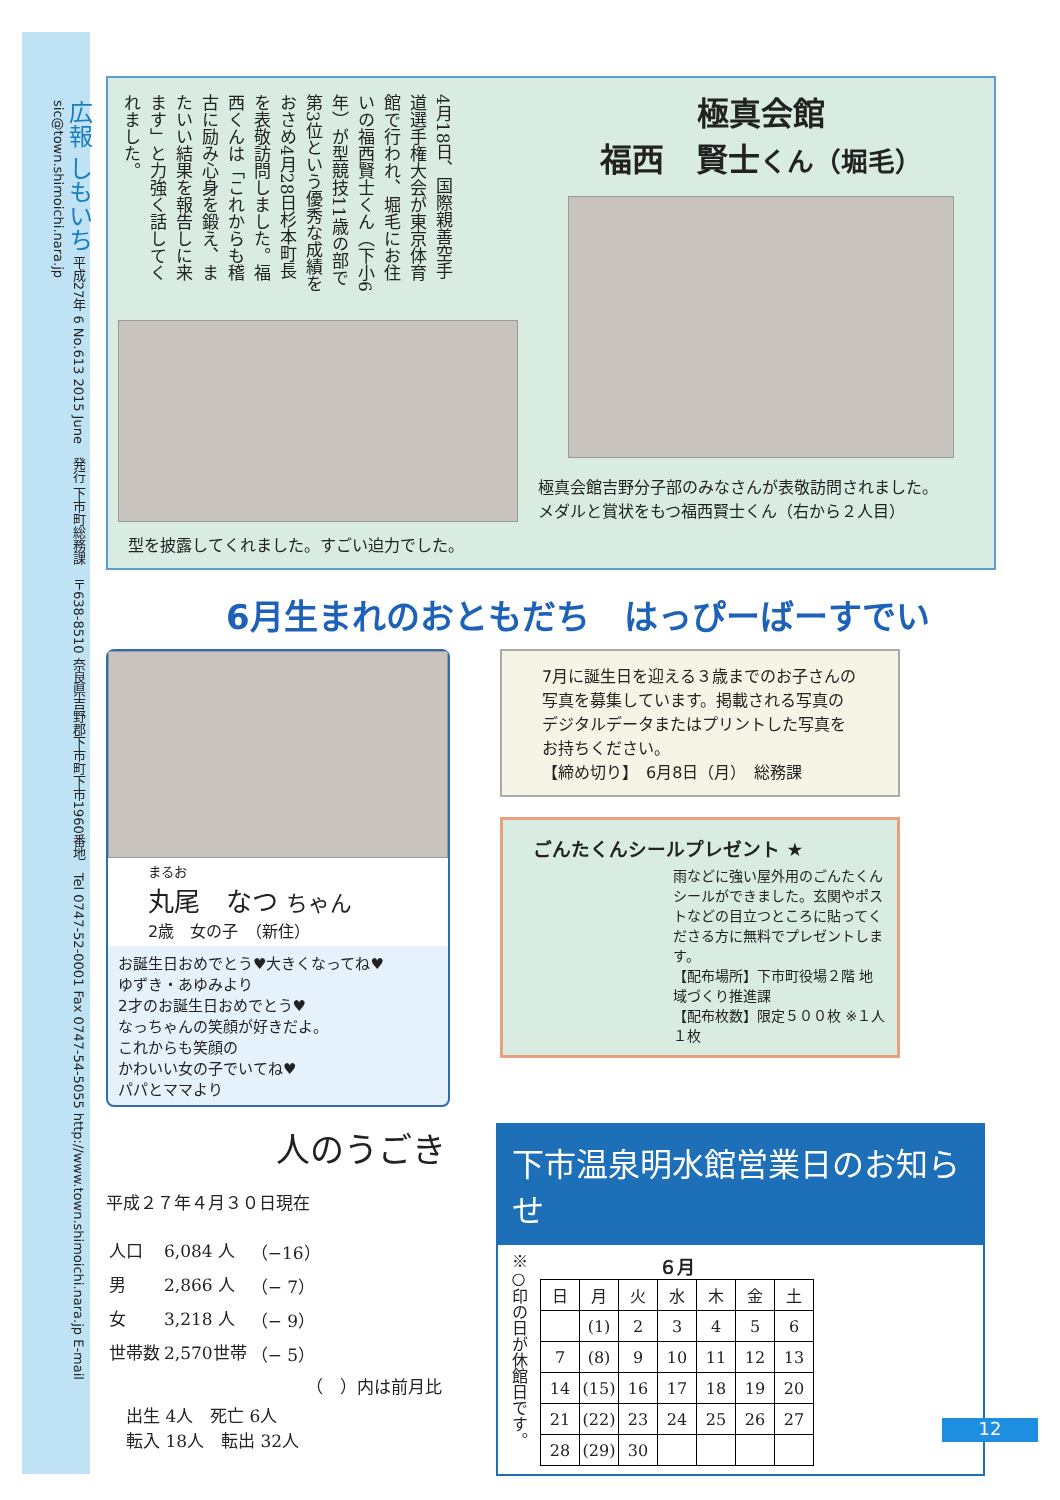広報 しもいち 平成27年 6 No.613 2015 June　発行 下市町総務課　〒638-8510 奈良県吉野郡下市町下市1960番地　Tel 0747-52-0001 Fax 0747-54-5055 http://www.town.shimoichi.nara.jp E-mail sic@town.shimoichi.nara.jp
4月18日、国際親善空手道選手権大会が東京体育館で行われ、堀毛にお住いの福西賢士くん（下小6年）が型競技11歳の部で第3位という優秀な成績をおさめ4月28日杉本町長を表敬訪問しました。福西くんは「これからも稽古に励み心身を鍛え、またいい結果を報告しに来ます」と力強く話してくれました。
型を披露してくれました。すごい迫力でした。
極真会館
福西　賢士くん（堀毛）
極真会館吉野分子部のみなさんが表敬訪問されました。
メダルと賞状をもつ福西賢士くん（右から２人目）
6月生まれのおともだち　はっぴーばーすでい
まるお
丸尾　なつ ちゃん
2歳　女の子　（新住）
お誕生日おめでとう♥大きくなってね♥
ゆずき・あゆみより
2才のお誕生日おめでとう♥
なっちゃんの笑顔が好きだよ。
これからも笑顔の
かわいい女の子でいてね♥
パパとママより
7月に誕生日を迎える３歳までのお子さんの写真を募集しています。掲載される写真のデジタルデータまたはプリントした写真をお持ちください。
【締め切り】　6月8日（月）　総務課
ごんたくんシールプレゼント ★
雨などに強い屋外用のごんたくんシールができました。玄関やポストなどの目立つところに貼ってくださる方に無料でプレゼントします。
【配布場所】下市町役場２階 地域づくり推進課
【配布枚数】限定５００枚 ※１人１枚
人のうごき
平成２７年４月３０日現在
| 人口 | 6,084 人 | （−16） |
| 男 | 2,866 人 | （− 7） |
| 女 | 3,218 人 | （− 9） |
| 世帯数 | 2,570世帯 | （− 5） |
（　）内は前月比
出生 4人　死亡 6人
転入 18人　転出 32人
下市温泉明水館営業日のお知らせ
※○印の日が休館日です。
６月
| 日 | 月 | 火 | 水 | 木 | 金 | 土 |
| --- | --- | --- | --- | --- | --- | --- |
| | (1) | 2 | 3 | 4 | 5 | 6 |
| 7 | (8) | 9 | 10 | 11 | 12 | 13 |
| 14 | (15) | 16 | 17 | 18 | 19 | 20 |
| 21 | (22) | 23 | 24 | 25 | 26 | 27 |
| 28 | (29) | 30 | | | | |
12